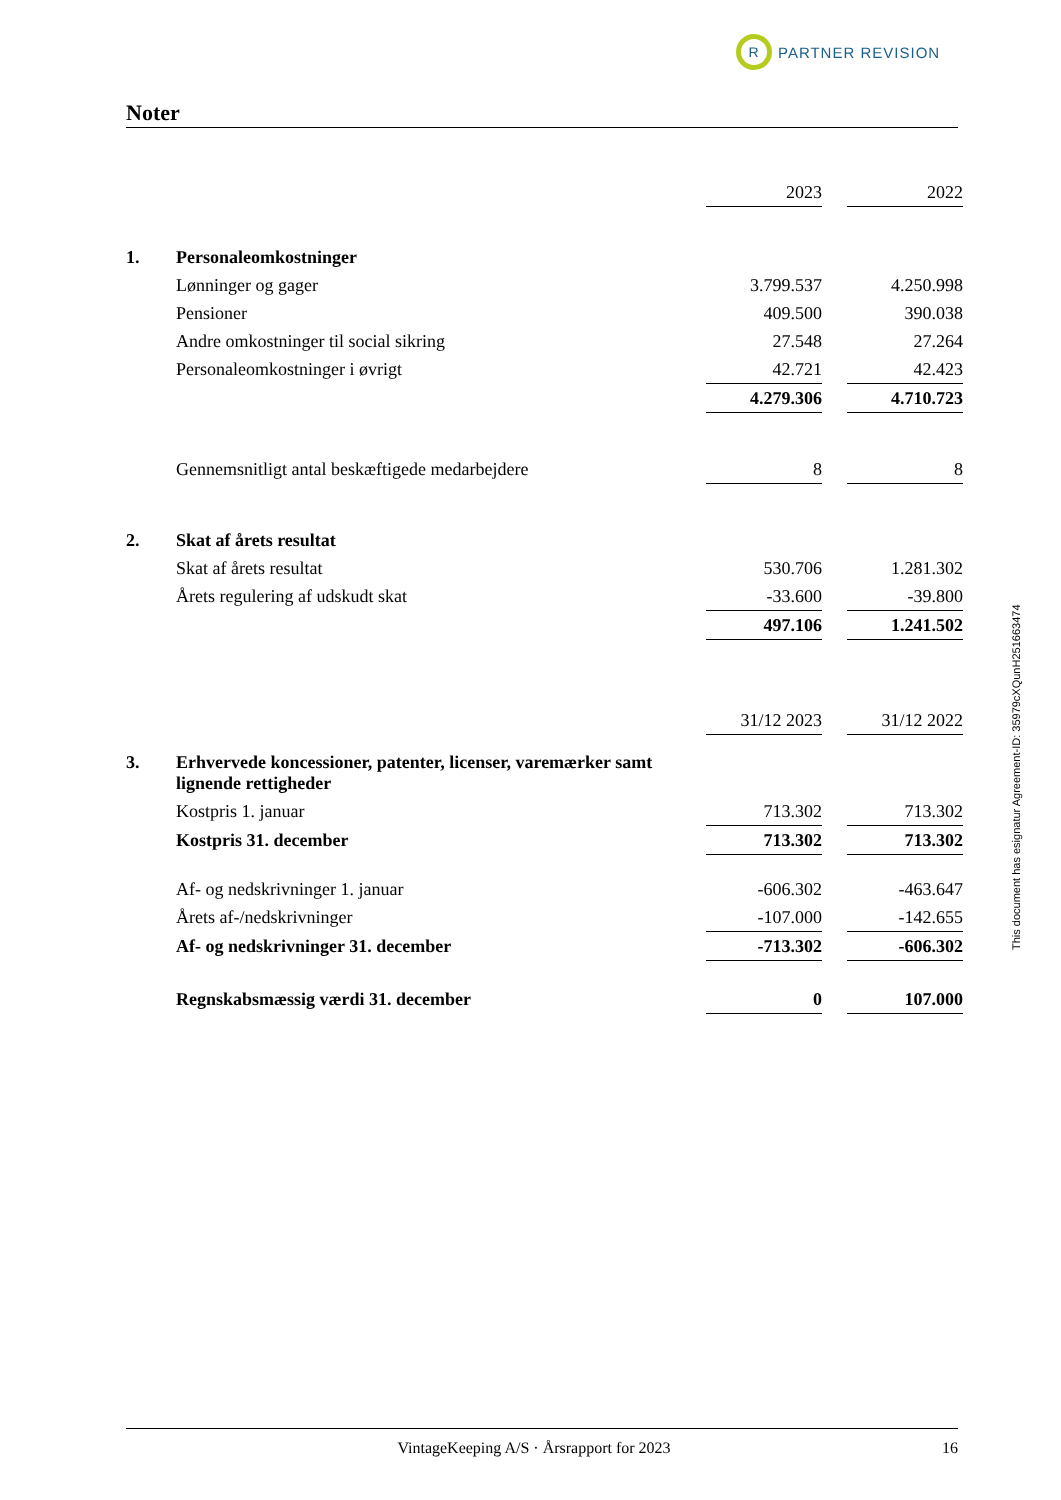R
PARTNER REVISION
Noter
| | | 2023 | | 2022 |
| 1. | Personaleomkostninger | | | |
| | Lønninger og gager | 3.799.537 | | 4.250.998 |
| | Pensioner | 409.500 | | 390.038 |
| | Andre omkostninger til social sikring | 27.548 | | 27.264 |
| | Personaleomkostninger i øvrigt | 42.721 | | 42.423 |
| | | 4.279.306 | | 4.710.723 |
| | Gennemsnitligt antal beskæftigede medarbejdere | 8 | | 8 |
| 2. | Skat af årets resultat | | | |
| | Skat af årets resultat | 530.706 | | 1.281.302 |
| | Årets regulering af udskudt skat | -33.600 | | -39.800 |
| | | 497.106 | | 1.241.502 |
| | | 31/12 2023 | | 31/12 2022 |
| 3. | Erhvervede koncessioner, patenter, licenser, varemærker samt lignende rettigheder | | | |
| | Kostpris 1. januar | 713.302 | | 713.302 |
| | Kostpris 31. december | 713.302 | | 713.302 |
| | Af- og nedskrivninger 1. januar | -606.302 | | -463.647 |
| | Årets af-/nedskrivninger | -107.000 | | -142.655 |
| | Af- og nedskrivninger 31. december | -713.302 | | -606.302 |
| | Regnskabsmæssig værdi 31. december | 0 | | 107.000 |
This document has esignatur Agreement-ID: 35979cXQunH251663474
VintageKeeping A/S · Årsrapport for 2023 16